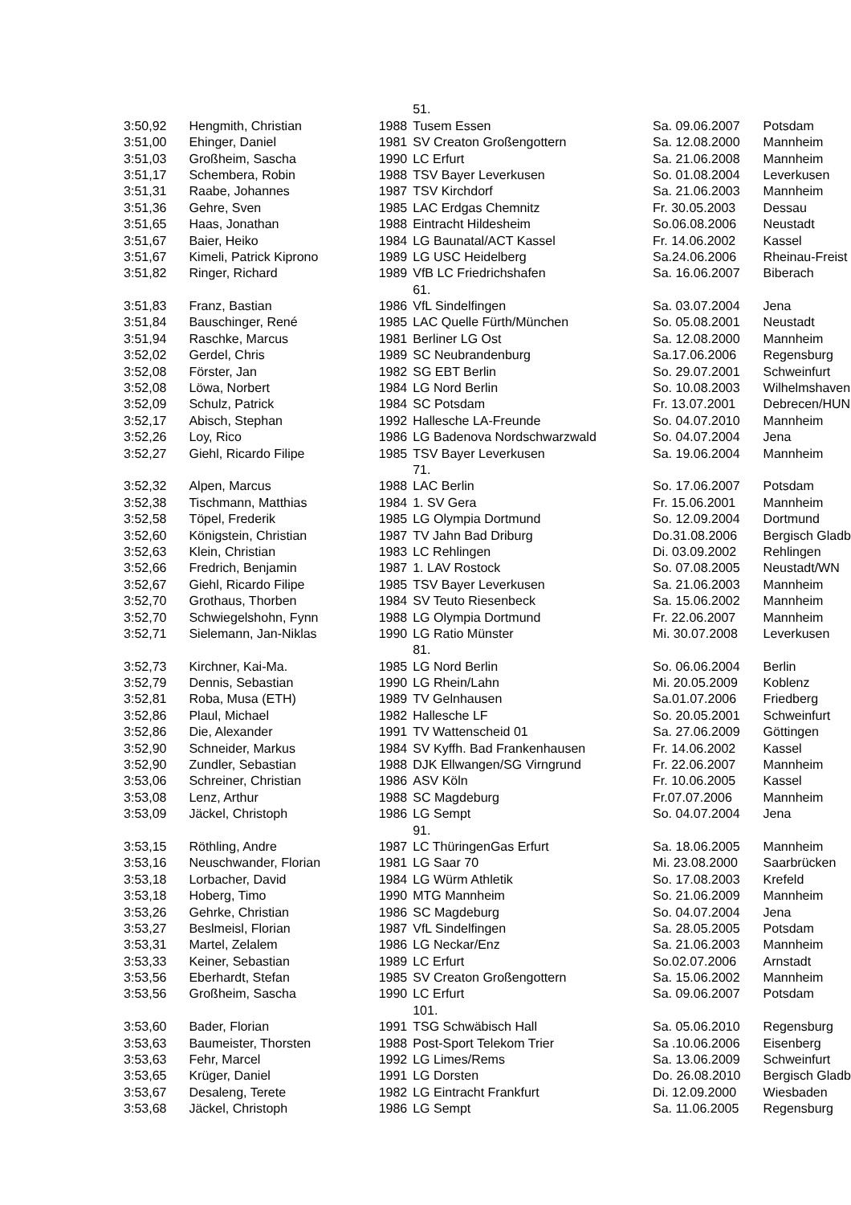| | | | 51. | | |
| 3:50,92 | Hengmith, Christian | 1988 | Tusem Essen | Sa. 09.06.2007 | Potsdam |
| 3:51,00 | Ehinger, Daniel | 1981 | SV Creaton Großengottern | Sa. 12.08.2000 | Mannheim |
| 3:51,03 | Großheim, Sascha | 1990 | LC Erfurt | Sa. 21.06.2008 | Mannheim |
| 3:51,17 | Schembera, Robin | 1988 | TSV Bayer Leverkusen | So. 01.08.2004 | Leverkusen |
| 3:51,31 | Raabe, Johannes | 1987 | TSV Kirchdorf | Sa. 21.06.2003 | Mannheim |
| 3:51,36 | Gehre, Sven | 1985 | LAC Erdgas Chemnitz | Fr. 30.05.2003 | Dessau |
| 3:51,65 | Haas, Jonathan | 1988 | Eintracht Hildesheim | So.06.08.2006 | Neustadt |
| 3:51,67 | Baier, Heiko | 1984 | LG Baunatal/ACT Kassel | Fr. 14.06.2002 | Kassel |
| 3:51,67 | Kimeli, Patrick Kiprono | 1989 | LG USC Heidelberg | Sa.24.06.2006 | Rheinau-Freist |
| 3:51,82 | Ringer, Richard | 1989 | VfB LC Friedrichshafen | Sa. 16.06.2007 | Biberach |
| | | | 61. | | |
| 3:51,83 | Franz, Bastian | 1986 | VfL Sindelfingen | Sa. 03.07.2004 | Jena |
| 3:51,84 | Bauschinger, René | 1985 | LAC Quelle Fürth/München | So. 05.08.2001 | Neustadt |
| 3:51,94 | Raschke, Marcus | 1981 | Berliner LG Ost | Sa. 12.08.2000 | Mannheim |
| 3:52,02 | Gerdel, Chris | 1989 | SC Neubrandenburg | Sa.17.06.2006 | Regensburg |
| 3:52,08 | Förster, Jan | 1982 | SG EBT Berlin | So. 29.07.2001 | Schweinfurt |
| 3:52,08 | Löwa, Norbert | 1984 | LG Nord Berlin | So. 10.08.2003 | Wilhelmshaven |
| 3:52,09 | Schulz, Patrick | 1984 | SC Potsdam | Fr. 13.07.2001 | Debrecen/HUN |
| 3:52,17 | Abisch, Stephan | 1992 | Hallesche LA-Freunde | So. 04.07.2010 | Mannheim |
| 3:52,26 | Loy, Rico | 1986 | LG Badenova Nordschwarzwald | So. 04.07.2004 | Jena |
| 3:52,27 | Giehl, Ricardo Filipe | 1985 | TSV Bayer Leverkusen | Sa. 19.06.2004 | Mannheim |
| | | | 71. | | |
| 3:52,32 | Alpen, Marcus | 1988 | LAC Berlin | So. 17.06.2007 | Potsdam |
| 3:52,38 | Tischmann, Matthias | 1984 | 1. SV Gera | Fr. 15.06.2001 | Mannheim |
| 3:52,58 | Töpel, Frederik | 1985 | LG Olympia Dortmund | So. 12.09.2004 | Dortmund |
| 3:52,60 | Königstein, Christian | 1987 | TV Jahn Bad Driburg | Do.31.08.2006 | Bergisch Gladb |
| 3:52,63 | Klein, Christian | 1983 | LC Rehlingen | Di. 03.09.2002 | Rehlingen |
| 3:52,66 | Fredrich, Benjamin | 1987 | 1. LAV Rostock | So. 07.08.2005 | Neustadt/WN |
| 3:52,67 | Giehl, Ricardo Filipe | 1985 | TSV Bayer Leverkusen | Sa. 21.06.2003 | Mannheim |
| 3:52,70 | Grothaus, Thorben | 1984 | SV Teuto Riesenbeck | Sa. 15.06.2002 | Mannheim |
| 3:52,70 | Schwiegelshohn, Fynn | 1988 | LG Olympia Dortmund | Fr. 22.06.2007 | Mannheim |
| 3:52,71 | Sielemann, Jan-Niklas | 1990 | LG Ratio Münster | Mi. 30.07.2008 | Leverkusen |
| | | | 81. | | |
| 3:52,73 | Kirchner, Kai-Ma. | 1985 | LG Nord Berlin | So. 06.06.2004 | Berlin |
| 3:52,79 | Dennis, Sebastian | 1990 | LG Rhein/Lahn | Mi. 20.05.2009 | Koblenz |
| 3:52,81 | Roba, Musa (ETH) | 1989 | TV Gelnhausen | Sa.01.07.2006 | Friedberg |
| 3:52,86 | Plaul, Michael | 1982 | Hallesche LF | So. 20.05.2001 | Schweinfurt |
| 3:52,86 | Die, Alexander | 1991 | TV Wattenscheid 01 | Sa. 27.06.2009 | Göttingen |
| 3:52,90 | Schneider, Markus | 1984 | SV Kyffh. Bad Frankenhausen | Fr. 14.06.2002 | Kassel |
| 3:52,90 | Zundler, Sebastian | 1988 | DJK Ellwangen/SG Virngrund | Fr. 22.06.2007 | Mannheim |
| 3:53,06 | Schreiner, Christian | 1986 | ASV Köln | Fr. 10.06.2005 | Kassel |
| 3:53,08 | Lenz, Arthur | 1988 | SC Magdeburg | Fr.07.07.2006 | Mannheim |
| 3:53,09 | Jäckel, Christoph | 1986 | LG Sempt | So. 04.07.2004 | Jena |
| | | | 91. | | |
| 3:53,15 | Röthling, Andre | 1987 | LC ThüringenGas Erfurt | Sa. 18.06.2005 | Mannheim |
| 3:53,16 | Neuschwander, Florian | 1981 | LG Saar 70 | Mi. 23.08.2000 | Saarbrücken |
| 3:53,18 | Lorbacher, David | 1984 | LG Würm Athletik | So. 17.08.2003 | Krefeld |
| 3:53,18 | Hoberg, Timo | 1990 | MTG Mannheim | So. 21.06.2009 | Mannheim |
| 3:53,26 | Gehrke, Christian | 1986 | SC Magdeburg | So. 04.07.2004 | Jena |
| 3:53,27 | Beslmeisl, Florian | 1987 | VfL Sindelfingen | Sa. 28.05.2005 | Potsdam |
| 3:53,31 | Martel, Zelalem | 1986 | LG Neckar/Enz | Sa. 21.06.2003 | Mannheim |
| 3:53,33 | Keiner, Sebastian | 1989 | LC Erfurt | So.02.07.2006 | Arnstadt |
| 3:53,56 | Eberhardt, Stefan | 1985 | SV Creaton Großengottern | Sa. 15.06.2002 | Mannheim |
| 3:53,56 | Großheim, Sascha | 1990 | LC Erfurt | Sa. 09.06.2007 | Potsdam |
| | | | 101. | | |
| 3:53,60 | Bader, Florian | 1991 | TSG Schwäbisch Hall | Sa. 05.06.2010 | Regensburg |
| 3:53,63 | Baumeister, Thorsten | 1988 | Post-Sport Telekom Trier | Sa .10.06.2006 | Eisenberg |
| 3:53,63 | Fehr, Marcel | 1992 | LG Limes/Rems | Sa. 13.06.2009 | Schweinfurt |
| 3:53,65 | Krüger, Daniel | 1991 | LG Dorsten | Do. 26.08.2010 | Bergisch Gladb |
| 3:53,67 | Desaleng, Terete | 1982 | LG Eintracht Frankfurt | Di. 12.09.2000 | Wiesbaden |
| 3:53,68 | Jäckel, Christoph | 1986 | LG Sempt | Sa. 11.06.2005 | Regensburg |